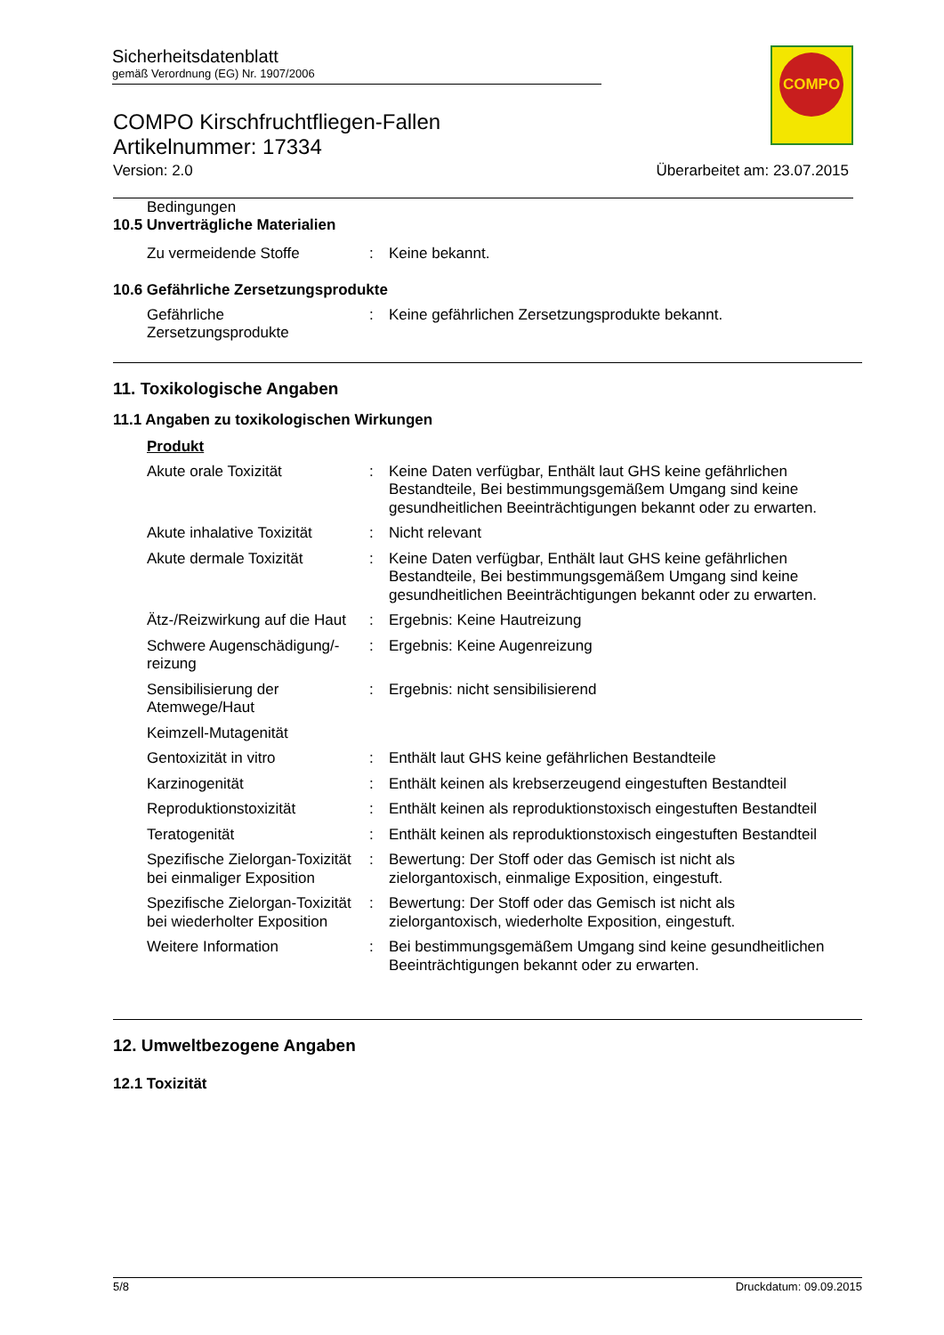Sicherheitsdatenblatt
gemäß Verordnung (EG) Nr. 1907/2006
COMPO
COMPO Kirschfruchtfliegen-Fallen
Artikelnummer: 17334
Version: 2.0 Überarbeitet am: 23.07.2015
Bedingungen
10.5 Unverträgliche Materialien
Zu vermeidende Stoffe : Keine bekannt.
10.6 Gefährliche Zersetzungsprodukte
Gefährliche Zersetzungsprodukte
: Keine gefährlichen Zersetzungsprodukte bekannt.
11. Toxikologische Angaben
11.1 Angaben zu toxikologischen Wirkungen
Produkt
Akute orale Toxizität : Keine Daten verfügbar, Enthält laut GHS keine gefährlichen Bestandteile, Bei bestimmungsgemäßem Umgang sind keine gesundheitlichen Beeinträchtigungen bekannt oder zu erwarten.
Akute inhalative Toxizität
: Nicht relevant
Akute dermale Toxizität : Keine Daten verfügbar, Enthält laut GHS keine gefährlichen Bestandteile, Bei bestimmungsgemäßem Umgang sind keine gesundheitlichen Beeinträchtigungen bekannt oder zu erwarten.
Ätz-/Reizwirkung auf die Haut
: Ergebnis: Keine Hautreizung
Schwere Augenschädigung/-reizung
: Ergebnis: Keine Augenreizung
Sensibilisierung der Atemwege/Haut
: Ergebnis: nicht sensibilisierend
Keimzell-Mutagenität
Gentoxizität in vitro : Enthält laut GHS keine gefährlichen Bestandteile
Karzinogenität : Enthält keinen als krebserzeugend eingestuften Bestandteil
Reproduktionstoxizität : Enthält keinen als reproduktionstoxisch eingestuften Bestandteil
Teratogenität : Enthält keinen als reproduktionstoxisch eingestuften Bestandteil
Spezifische Zielorgan-Toxizität bei einmaliger Exposition
: Bewertung: Der Stoff oder das Gemisch ist nicht als zielorgantoxisch, einmalige Exposition, eingestuft.
Spezifische Zielorgan-Toxizität bei wiederholter Exposition
: Bewertung: Der Stoff oder das Gemisch ist nicht als zielorgantoxisch, wiederholte Exposition, eingestuft.
Weitere Information : Bei bestimmungsgemäßem Umgang sind keine gesundheitlichen Beeinträchtigungen bekannt oder zu erwarten.
12. Umweltbezogene Angaben
12.1 Toxizität
5/8 Druckdatum: 09.09.2015